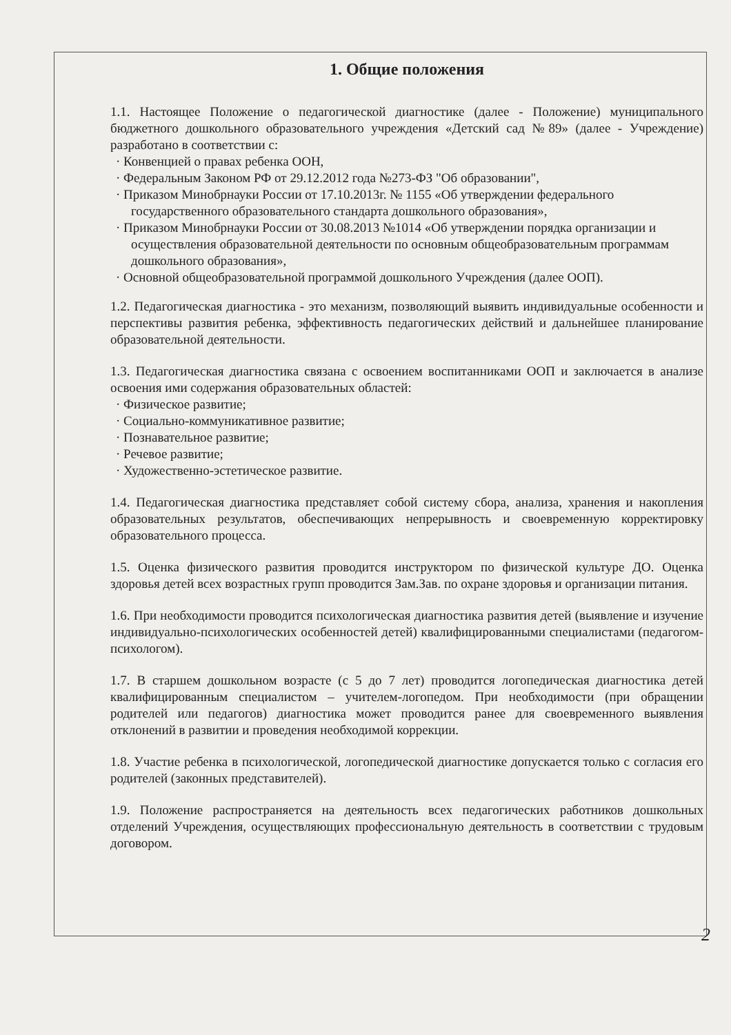1. Общие положения
1.1. Настоящее Положение о педагогической диагностике (далее - Положение) муниципального бюджетного дошкольного образовательного учреждения «Детский сад №89» (далее - Учреждение) разработано в соответствии с:
· Конвенцией о правах ребенка ООН,
· Федеральным Законом РФ от 29.12.2012 года №273-ФЗ "Об образовании",
· Приказом Минобрнауки России от 17.10.2013г. № 1155 «Об утверждении федерального государственного образовательного стандарта дошкольного образования»,
· Приказом Минобрнауки России от 30.08.2013 №1014 «Об утверждении порядка организации и осуществления образовательной деятельности по основным общеобразовательным программам дошкольного образования»,
· Основной общеобразовательной программой дошкольного Учреждения (далее ООП).
1.2. Педагогическая диагностика - это механизм, позволяющий выявить индивидуальные особенности и перспективы развития ребенка, эффективность педагогических действий и дальнейшее планирование образовательной деятельности.
1.3. Педагогическая диагностика связана с освоением воспитанниками ООП и заключается в анализе освоения ими содержания образовательных областей:
· Физическое развитие;
· Социально-коммуникативное развитие;
· Познавательное развитие;
· Речевое развитие;
· Художественно-эстетическое развитие.
1.4. Педагогическая диагностика представляет собой систему сбора, анализа, хранения и накопления образовательных результатов, обеспечивающих непрерывность и своевременную корректировку образовательного процесса.
1.5. Оценка физического развития проводится инструктором по физической культуре ДО. Оценка здоровья детей всех возрастных групп проводится Зам.Зав. по охране здоровья и организации питания.
1.6. При необходимости проводится психологическая диагностика развития детей (выявление и изучение индивидуально-психологических особенностей детей) квалифицированными специалистами (педагогом-психологом).
1.7. В старшем дошкольном возрасте (с 5 до 7 лет) проводится логопедическая диагностика детей квалифицированным специалистом – учителем-логопедом. При необходимости (при обращении родителей или педагогов) диагностика может проводится ранее для своевременного выявления отклонений в развитии и проведения необходимой коррекции.
1.8. Участие ребенка в психологической, логопедической диагностике допускается только с согласия его родителей (законных представителей).
1.9. Положение распространяется на деятельность всех педагогических работников дошкольных отделений Учреждения, осуществляющих профессиональную деятельность в соответствии с трудовым договором.
2